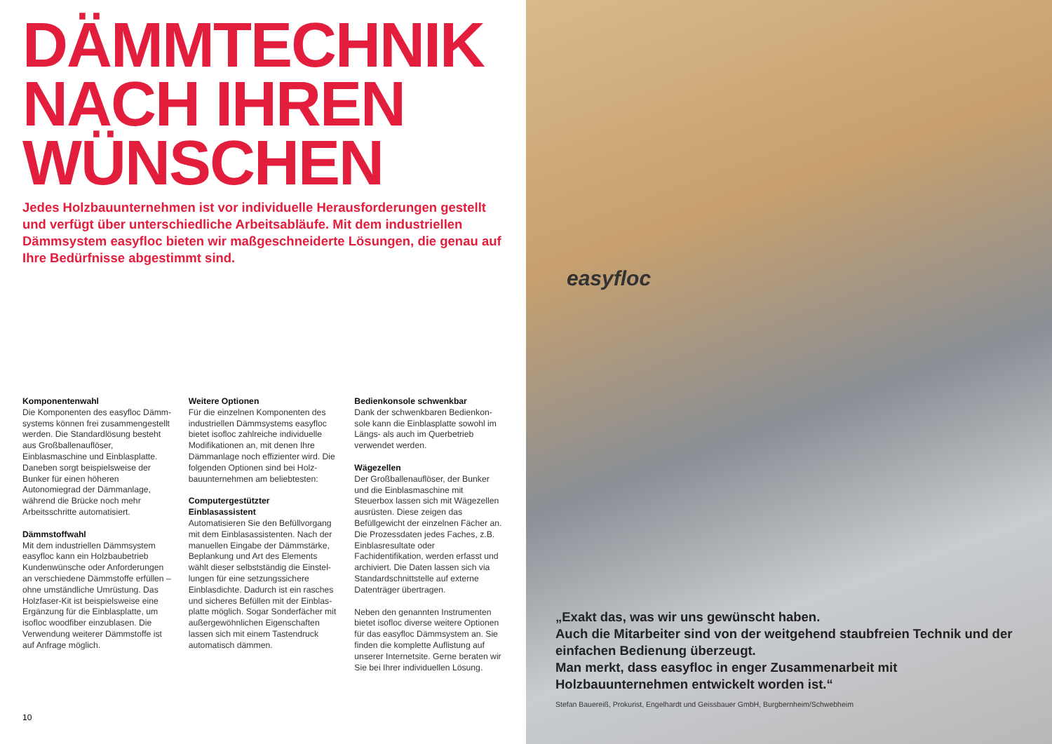DÄMMTECHNIK NACH IHREN WÜNSCHEN
Jedes Holzbauunternehmen ist vor individuelle Herausforderungen gestellt und verfügt über unterschiedliche Arbeitsabläufe. Mit dem industriellen Dämmsystem easyfloc bieten wir maßgeschneiderte Lösungen, die genau auf Ihre Bedürfnisse abgestimmt sind.
Komponentenwahl
Die Komponenten des easyfloc Dämm­systems können frei zusammengestellt werden. Die Standardlösung besteht aus Großballenauflöser, Einblasmaschi­ne und Einblasplatte. Daneben sorgt beispielsweise der Bunker für einen höheren Autonomiegrad der Dämman­lage, während die Brücke noch mehr Arbeitsschritte automatisiert.
Dämmstoffwahl
Mit dem industriellen Dämmsystem easyfloc kann ein Holzbaubetrieb Kundenwünsche oder Anforderungen an verschiedene Dämmstoffe erfüllen – ohne umständliche Umrüstung. Das Holzfaser-Kit ist beispielsweise eine Ergänzung für die Einblasplatte, um isofloc woodfiber einzublasen. Die Verwendung weiterer Dämmstoffe ist auf Anfrage möglich.
Weitere Optionen
Für die einzelnen Komponenten des industriellen Dämmsystems easyfloc bietet isofloc zahlreiche individuelle Modifikationen an, mit denen Ihre Dämmanlage noch effizienter wird. Die folgenden Optionen sind bei Holz­bauunternehmen am beliebtesten:
Computergestützter Einblasassistent
Automatisieren Sie den Befüllvorgang mit dem Einblasassistenten. Nach der manuellen Eingabe der Dämmstärke, Beplankung und Art des Elements wählt dieser selbstständig die Einstel­lungen für eine setzungssichere Einblasdichte. Dadurch ist ein rasches und sicheres Befüllen mit der Einblas­platte möglich. Sogar Sonderfächer mit außergewöhnlichen Eigenschaften lassen sich mit einem Tastendruck automatisch dämmen.
Bedienkonsole schwenkbar
Dank der schwenkbaren Bedienkon­sole kann die Einblasplatte sowohl im Längs- als auch im Querbetrieb verwendet werden.
Wägezellen
Der Großballenauflöser, der Bunker und die Einblasmaschine mit Steuerbox lassen sich mit Wägezellen ausrüsten. Diese zeigen das Befüllgewicht der einzelnen Fächer an. Die Prozessdaten jedes Faches, z.B. Einblasresultate oder Fachidentifikation, werden erfasst und archiviert. Die Daten lassen sich via Standardschnittstelle auf externe Datenträger übertragen.
Neben den genannten Instrumenten bietet isofloc diverse weitere Optionen für das easyfloc Dämmsystem an. Sie finden die komplette Auflistung auf unserer Internetsite. Gerne beraten wir Sie bei Ihrer individuellen Lösung.
10
easyfloc
„Exakt das, was wir uns gewünscht haben.
Auch die Mitarbeiter sind von der weitgehend staubfreien Technik und der einfachen Bedienung überzeugt.
Man merkt, dass easyfloc in enger Zusammenarbeit mit Holzbauunternehmen entwickelt worden ist.“
Stefan Bauereiß, Prokurist, Engelhardt und Geissbauer GmbH, Burgbernheim/Schwebheim